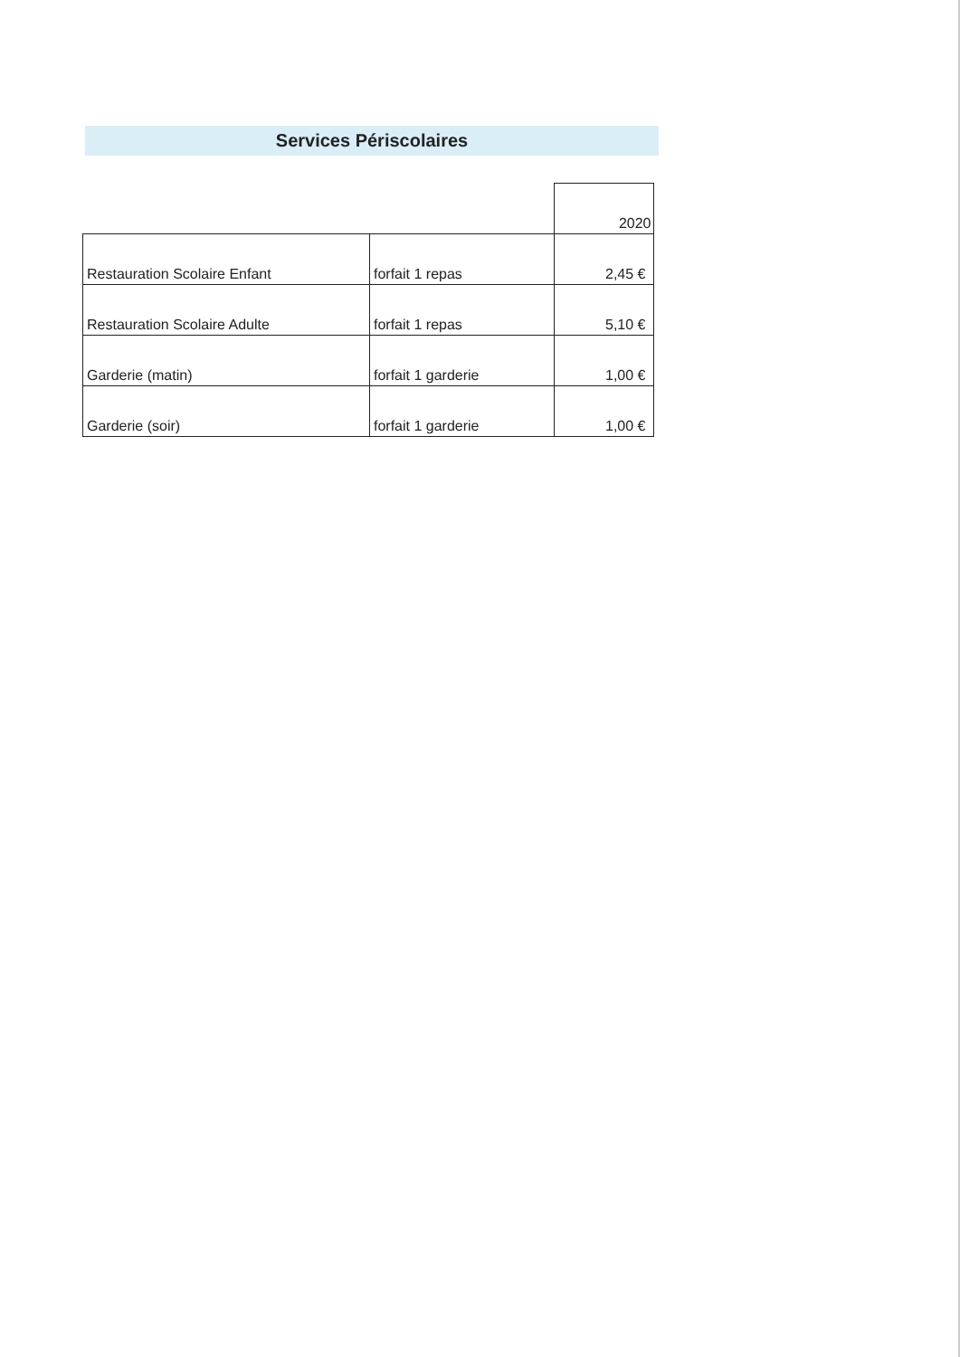Services Périscolaires
| | | 2020 |
| Restauration Scolaire Enfant | forfait 1 repas | 2,45 € |
| Restauration Scolaire Adulte | forfait 1 repas | 5,10 € |
| Garderie (matin) | forfait 1 garderie | 1,00 € |
| Garderie (soir) | forfait 1 garderie | 1,00 € |